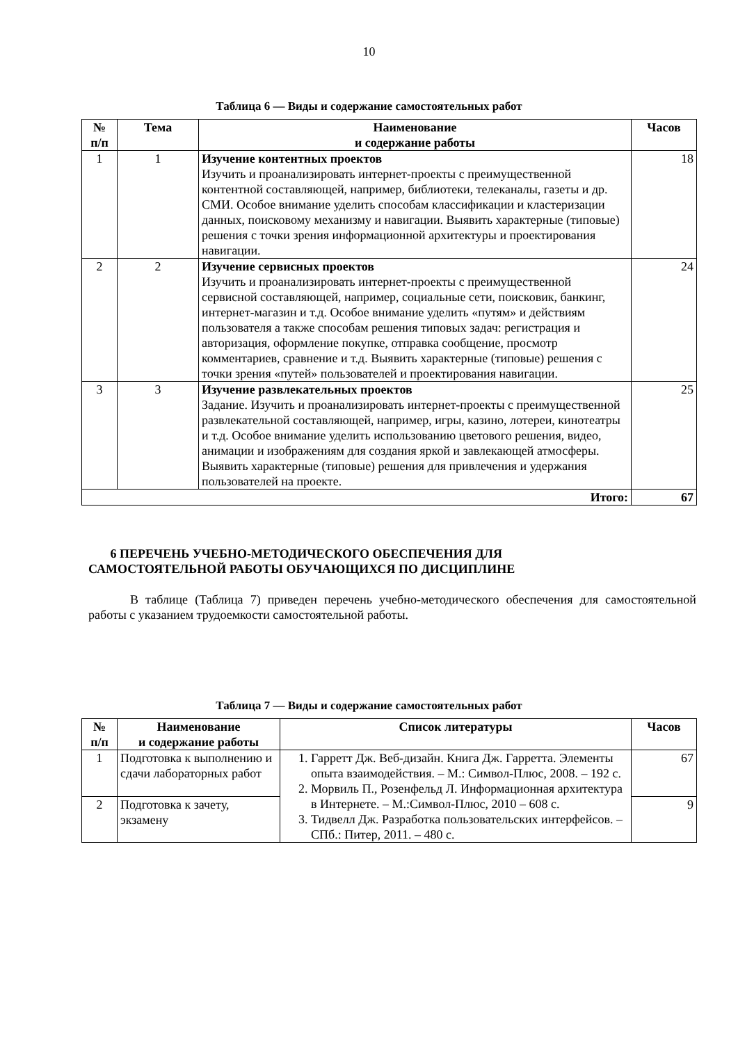10
Таблица 6 — Виды и содержание самостоятельных работ
| № п/п | Тема | Наименование и содержание работы | Часов |
| --- | --- | --- | --- |
| 1 | 1 | Изучение контентных проектов Изучить и проанализировать интернет-проекты с преимущественной контентной составляющей, например, библиотеки, телеканалы, газеты и др. СМИ. Особое внимание уделить способам классификации и кластеризации данных, поисковому механизму и навигации. Выявить характерные (типовые) решения с точки зрения информационной архитектуры и проектирования навигации. | 18 |
| 2 | 2 | Изучение сервисных проектов Изучить и проанализировать интернет-проекты с преимущественной сервисной составляющей, например, социальные сети, поисковик, банкинг, интернет-магазин и т.д. Особое внимание уделить «путям» и действиям пользователя а также способам решения типовых задач: регистрация и авторизация, оформление покупке, отправка сообщение, просмотр комментариев, сравнение и т.д. Выявить характерные (типовые) решения с точки зрения «путей» пользователей и проектирования навигации. | 24 |
| 3 | 3 | Изучение развлекательных проектов Задание. Изучить и проанализировать интернет-проекты с преимущественной развлекательной составляющей, например, игры, казино, лотереи, кинотеатры и т.д. Особое внимание уделить использованию цветового решения, видео, анимации и изображениям для создания яркой и завлекающей атмосферы. Выявить характерные (типовые) решения для привлечения и удержания пользователей на проекте. | 25 |
| Итого: | | | 67 |
6 ПЕРЕЧЕНЬ УЧЕБНО-МЕТОДИЧЕСКОГО ОБЕСПЕЧЕНИЯ ДЛЯ
САМОСТОЯТЕЛЬНОЙ РАБОТЫ ОБУЧАЮЩИХСЯ ПО ДИСЦИПЛИНЕ
В таблице (Таблица 7) приведен перечень учебно-методического обеспечения для самостоятельной работы с указанием трудоемкости самостоятельной работы.
Таблица 7 — Виды и содержание самостоятельных работ
| № п/п | Наименование и содержание работы | Список литературы | Часов |
| --- | --- | --- | --- |
| 1 | Подготовка к выполнению и сдачи лабораторных работ | 1. Гарретт Дж. Веб-дизайн. Книга Дж. Гарретта. Элементы опыта взаимодействия. – М.: Символ-Плюс, 2008. – 192 с. 2. Морвиль П., Розенфельд Л. Информационная архитектура в Интернете. – М.:Символ-Плюс, 2010 – 608 с. 3. Тидвелл Дж. Разработка пользовательских интерфейсов. – СПб.: Питер, 2011. – 480 с. | 67 |
| 2 | Подготовка к зачету, экзамену | | 9 |